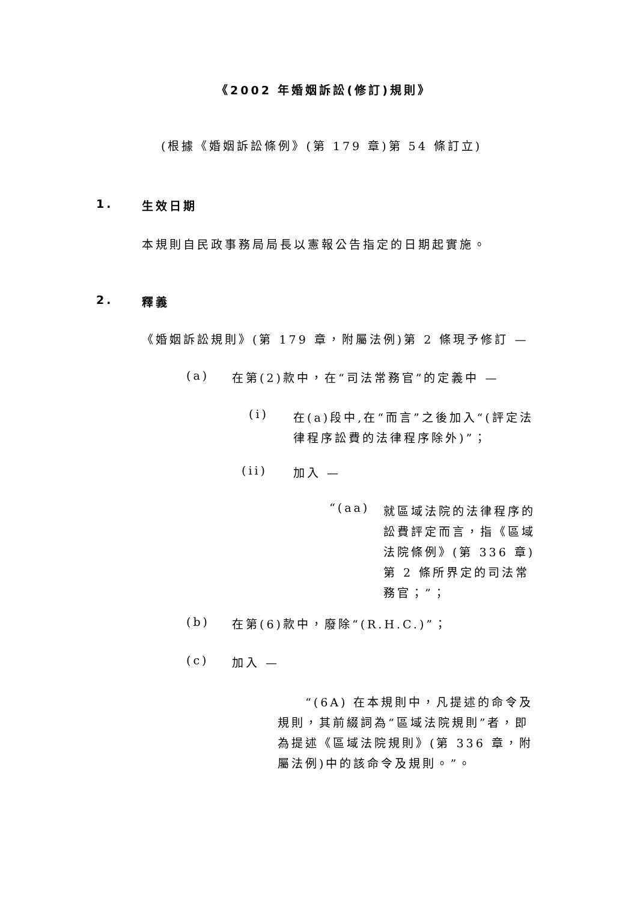《2002 年婚姻訴訟(修訂)規則》
(根據《婚姻訴訟條例》(第 179 章)第 54 條訂立)
1. 生效日期
本規則自民政事務局局長以憲報公告指定的日期起實施。
2. 釋義
《婚姻訴訟規則》(第 179 章，附屬法例)第 2 條現予修訂 —
(a) 在第(2)款中，在“司法常務官”的定義中 —
(i)
在(a)段中,在“而言”之後加入“(評定法律程序訟費的法律程序除外)”；
(ii) 加入 —
“(aa)
就區域法院的法律程序的訟費評定而言，指《區域法院條例》(第 336 章)第 2 條所界定的司法常務官；”；
(b) 在第(6)款中，廢除“(R.H.C.)”；
(c) 加入 —
“(6A) 在本規則中，凡提述的命令及規則，其前綴詞為“區域法院規則”者，即為提述《區域法院規則》(第 336 章，附屬法例)中的該命令及規則。”。